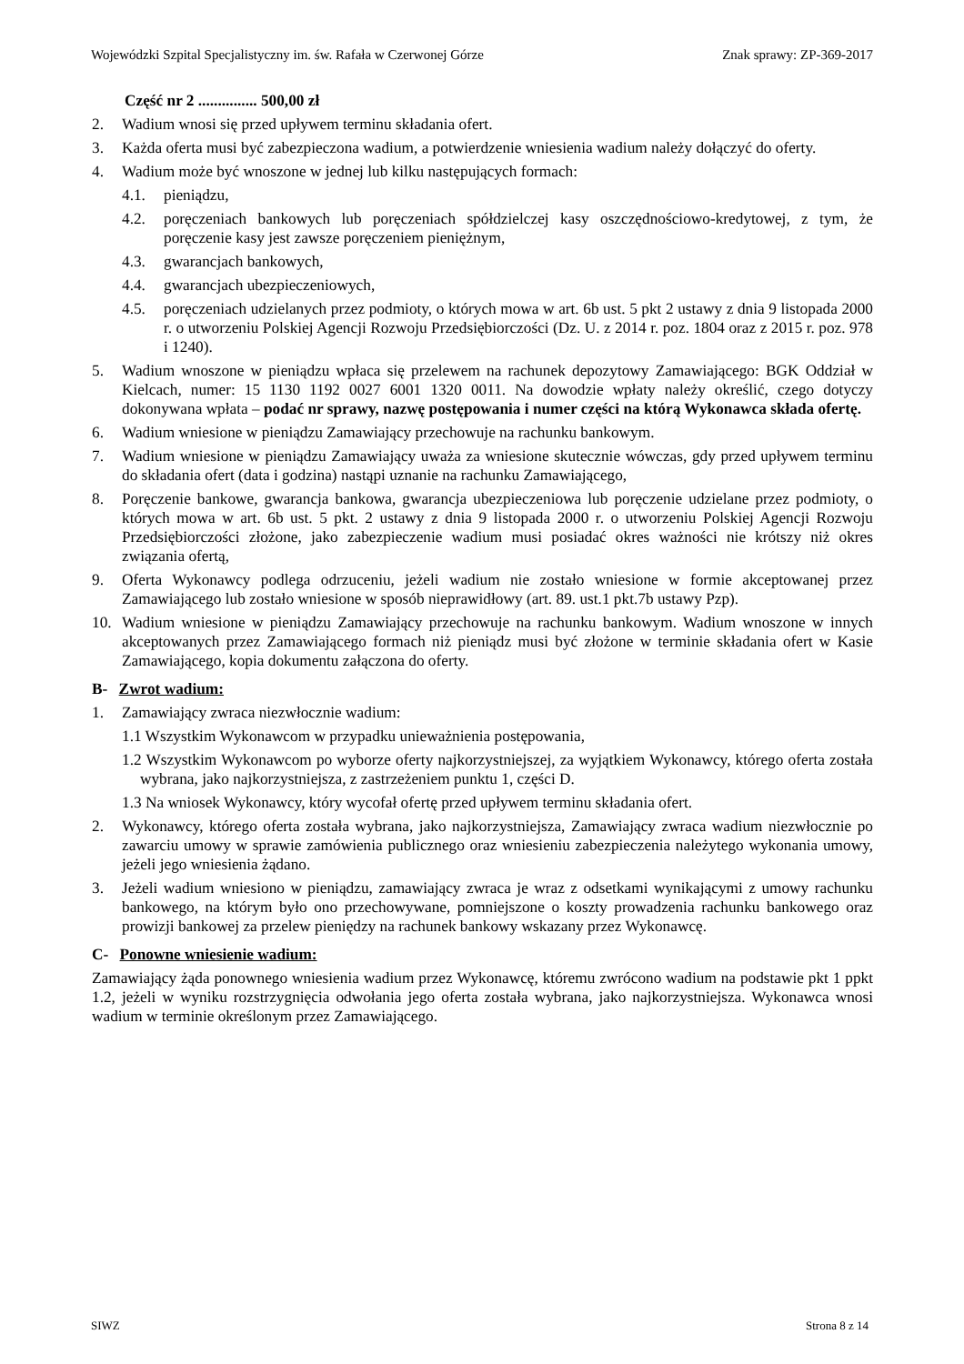Wojewódzki Szpital Specjalistyczny im. św. Rafała w Czerwonej Górze Znak sprawy: ZP-369-2017
Część nr 2 ............... 500,00 zł
2. Wadium wnosi się przed upływem terminu składania ofert.
3. Każda oferta musi być zabezpieczona wadium, a potwierdzenie wniesienia wadium należy dołączyć do oferty.
4. Wadium może być wnoszone w jednej lub kilku następujących formach:
4.1. pieniądzu,
4.2. poręczeniach bankowych lub poręczeniach spółdzielczej kasy oszczędnościowo-kredytowej, z tym, że poręczenie kasy jest zawsze poręczeniem pieniężnym,
4.3. gwarancjach bankowych,
4.4. gwarancjach ubezpieczeniowych,
4.5. poręczeniach udzielanych przez podmioty, o których mowa w art. 6b ust. 5 pkt 2 ustawy z dnia 9 listopada 2000 r. o utworzeniu Polskiej Agencji Rozwoju Przedsiębiorczości (Dz. U. z 2014 r. poz. 1804 oraz z 2015 r. poz. 978 i 1240).
5. Wadium wnoszone w pieniądzu wpłaca się przelewem na rachunek depozytowy Zamawiającego: BGK Oddział w Kielcach, numer: 15 1130 1192 0027 6001 1320 0011. Na dowodzie wpłaty należy określić, czego dotyczy dokonywana wpłata – podać nr sprawy, nazwę postępowania i numer części na którą Wykonawca składa ofertę.
6. Wadium wniesione w pieniądzu Zamawiający przechowuje na rachunku bankowym.
7. Wadium wniesione w pieniądzu Zamawiający uważa za wniesione skutecznie wówczas, gdy przed upływem terminu do składania ofert (data i godzina) nastąpi uznanie na rachunku Zamawiającego,
8. Poręczenie bankowe, gwarancja bankowa, gwarancja ubezpieczeniowa lub poręczenie udzielane przez podmioty, o których mowa w art. 6b ust. 5 pkt. 2 ustawy z dnia 9 listopada 2000 r. o utworzeniu Polskiej Agencji Rozwoju Przedsiębiorczości złożone, jako zabezpieczenie wadium musi posiadać okres ważności nie krótszy niż okres związania ofertą,
9. Oferta Wykonawcy podlega odrzuceniu, jeżeli wadium nie zostało wniesione w formie akceptowanej przez Zamawiającego lub zostało wniesione w sposób nieprawidłowy (art. 89. ust.1 pkt.7b ustawy Pzp).
10. Wadium wniesione w pieniądzu Zamawiający przechowuje na rachunku bankowym. Wadium wnoszone w innych akceptowanych przez Zamawiającego formach niż pieniądz musi być złożone w terminie składania ofert w Kasie Zamawiającego, kopia dokumentu załączona do oferty.
B- Zwrot wadium:
1. Zamawiający zwraca niezwłocznie wadium:
1.1 Wszystkim Wykonawcom w przypadku unieważnienia postępowania,
1.2 Wszystkim Wykonawcom po wyborze oferty najkorzystniejszej, za wyjątkiem Wykonawcy, którego oferta została wybrana, jako najkorzystniejsza, z zastrzeżeniem punktu 1, części D.
1.3 Na wniosek Wykonawcy, który wycofał ofertę przed upływem terminu składania ofert.
2. Wykonawcy, którego oferta została wybrana, jako najkorzystniejsza, Zamawiający zwraca wadium niezwłocznie po zawarciu umowy w sprawie zamówienia publicznego oraz wniesieniu zabezpieczenia należytego wykonania umowy, jeżeli jego wniesienia żądano.
3. Jeżeli wadium wniesiono w pieniądzu, zamawiający zwraca je wraz z odsetkami wynikającymi z umowy rachunku bankowego, na którym było ono przechowywane, pomniejszone o koszty prowadzenia rachunku bankowego oraz prowizji bankowej za przelew pieniędzy na rachunek bankowy wskazany przez Wykonawcę.
C- Ponowne wniesienie wadium:
Zamawiający żąda ponownego wniesienia wadium przez Wykonawcę, któremu zwrócono wadium na podstawie pkt 1 ppkt 1.2, jeżeli w wyniku rozstrzygnięcia odwołania jego oferta została wybrana, jako najkorzystniejsza. Wykonawca wnosi wadium w terminie określonym przez Zamawiającego.
SIWZ Strona 8 z 14